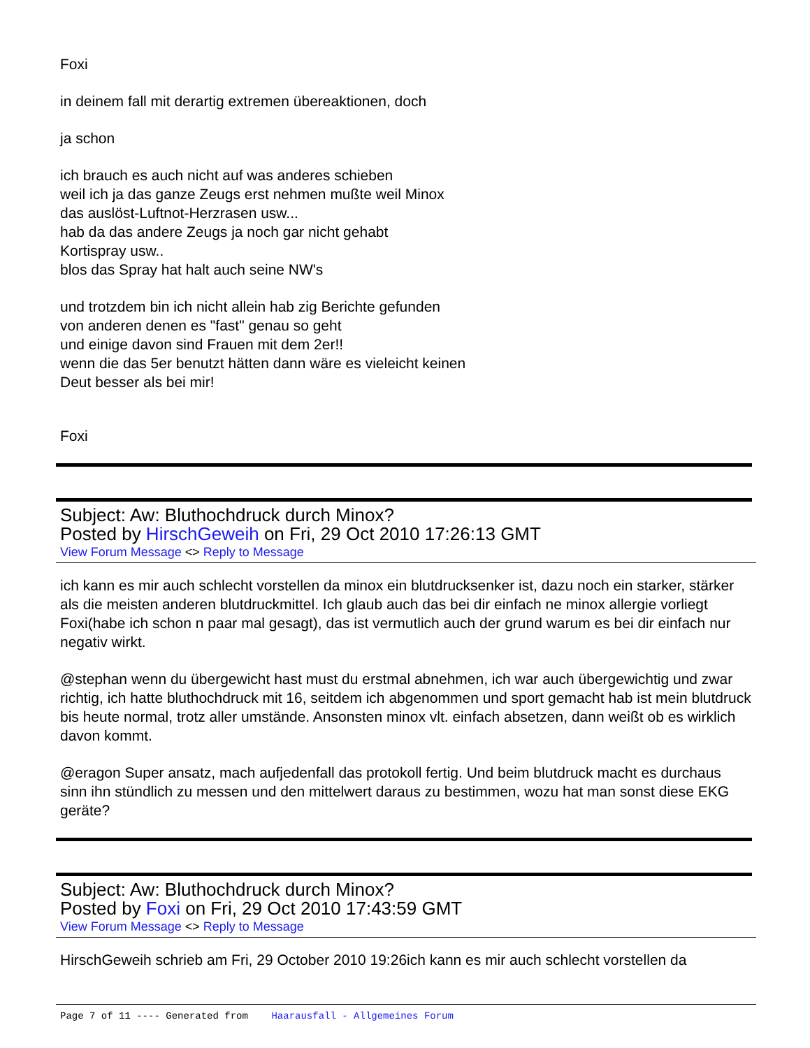Foxi
in deinem fall mit derartig extremen übereaktionen, doch
ja schon
ich brauch es auch nicht auf was anderes schieben
weil ich ja das ganze Zeugs erst nehmen mußte weil Minox
das auslöst-Luftnot-Herzrasen usw...
hab da das andere Zeugs ja noch gar nicht gehabt
Kortispray usw..
blos das Spray hat halt auch seine NW's
und trotzdem bin ich nicht allein hab zig Berichte gefunden
von anderen denen es "fast" genau so geht
und einige davon sind Frauen mit dem 2er!!
wenn die das 5er benutzt hätten dann wäre es vieleicht keinen
Deut besser als bei mir!
Foxi
Subject: Aw: Bluthochdruck durch Minox?
Posted by HirschGeweih on Fri, 29 Oct 2010 17:26:13 GMT
View Forum Message <> Reply to Message
ich kann es mir auch schlecht vorstellen da minox ein blutdrucksenker ist, dazu noch ein starker, stärker als die meisten anderen blutdruckmittel. Ich glaub auch das bei dir einfach ne minox allergie vorliegt Foxi(habe ich schon n paar mal gesagt), das ist vermutlich auch der grund warum es bei dir einfach nur negativ wirkt.
@stephan wenn du übergewicht hast must du erstmal abnehmen, ich war auch übergewichtig und zwar richtig, ich hatte bluthochdruck mit 16, seitdem ich abgenommen und sport gemacht hab ist mein blutdruck bis heute normal, trotz aller umstände. Ansonsten minox vlt. einfach absetzen, dann weißt ob es wirklich davon kommt.
@eragon Super ansatz, mach aufjedenfall das protokoll fertig. Und beim blutdruck macht es durchaus sinn ihn stündlich zu messen und den mittelwert daraus zu bestimmen, wozu hat man sonst diese EKG geräte?
Subject: Aw: Bluthochdruck durch Minox?
Posted by Foxi on Fri, 29 Oct 2010 17:43:59 GMT
View Forum Message <> Reply to Message
HirschGeweih schrieb am Fri, 29 October 2010 19:26ich kann es mir auch schlecht vorstellen da
Page 7 of 11 ---- Generated from Haarausfall - Allgemeines Forum